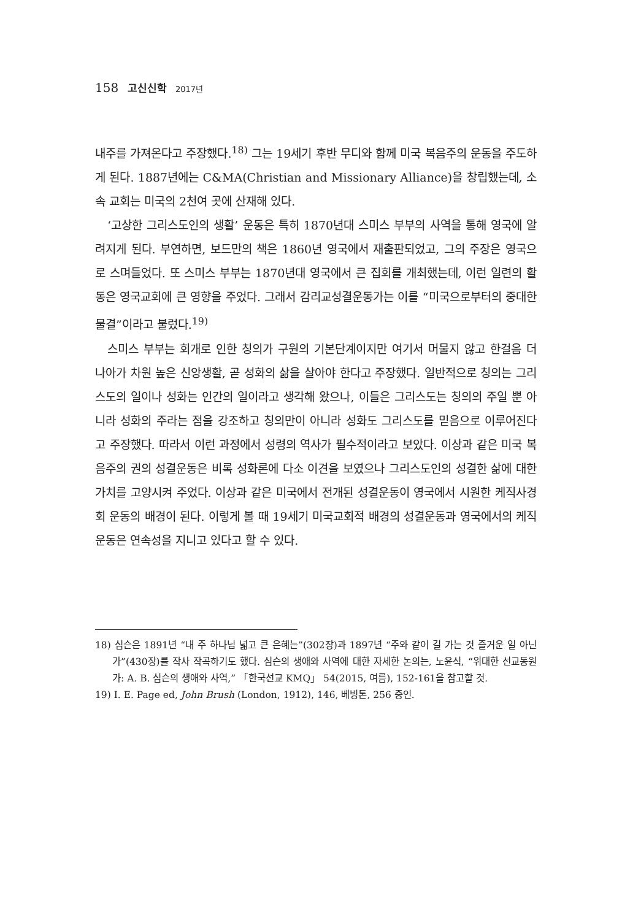158 고신신학 2017년
내주를 가져온다고 주장했다.<sup>18)</sup> 그는 19세기 후반 무디와 함께 미국 복음주의 운동을 주도하게 된다. 1887년에는 C&MA(Christian and Missionary Alliance)을 창립했는데, 소속 교회는 미국의 2천여 곳에 산재해 있다.
‘고상한 그리스도인의 생활’ 운동은 특히 1870년대 스미스 부부의 사역을 통해 영국에 알려지게 된다. 부연하면, 보드만의 책은 1860년 영국에서 재출판되었고, 그의 주장은 영국으로 스며들었다. 또 스미스 부부는 1870년대 영국에서 큰 집회를 개최했는데, 이런 일련의 활동은 영국교회에 큰 영향을 주었다. 그래서 감리교성결운동가는 이를 “미국으로부터의 중대한 물결”이라고 불렀다.<sup>19)</sup>
스미스 부부는 회개로 인한 칭의가 구원의 기본단계이지만 여기서 머물지 않고 한걸음 더 나아가 차원 높은 신앙생활, 곧 성화의 삶을 살아야 한다고 주장했다. 일반적으로 칭의는 그리스도의 일이나 성화는 인간의 일이라고 생각해 왔으나, 이들은 그리스도는 칭의의 주일 뿐 아니라 성화의 주라는 점을 강조하고 칭의만이 아니라 성화도 그리스도를 믿음으로 이루어진다고 주장했다. 따라서 이런 과정에서 성령의 역사가 필수적이라고 보았다. 이상과 같은 미국 복음주의 권의 성결운동은 비록 성화론에 다소 이견을 보였으나 그리스도인의 성결한 삶에 대한 가치를 고양시켜 주었다. 이상과 같은 미국에서 전개된 성결운동이 영국에서 시원한 케직사경회 운동의 배경이 된다. 이렇게 볼 때 19세기 미국교회적 배경의 성결운동과 영국에서의 케직운동은 연속성을 지니고 있다고 할 수 있다.
18) 심슨은 1891년 “내 주 하나님 넓고 큰 은혜는”(302장)과 1897년 “주와 같이 길 가는 것 즐거운 일 아닌가”(430장)를 작사 작곡하기도 했다. 심슨의 생애와 사역에 대한 자세한 논의는, 노윤식, “위대한 선교동원가: A. B. 심슨의 생애와 사역,” 「한국선교 KMQ」 54(2015, 여름), 152-161을 참고할 것.
19) I. E. Page ed, John Brush (London, 1912), 146, 베빙톤, 256 중인.